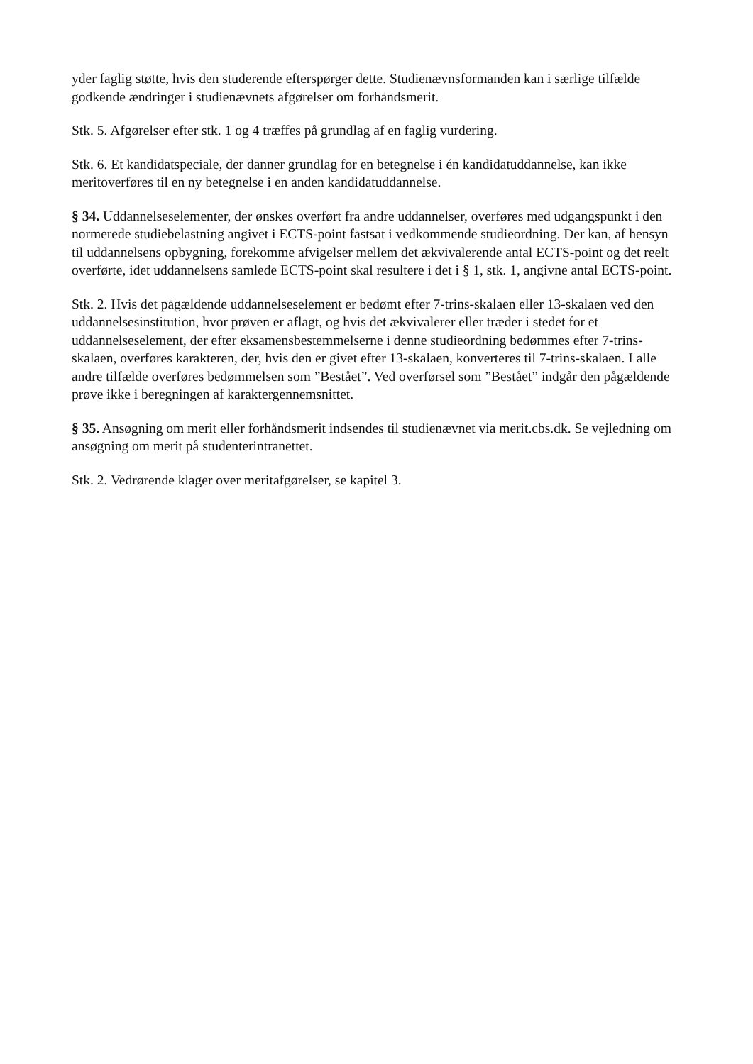yder faglig støtte, hvis den studerende efterspørger dette. Studienævnsformanden kan i særlige tilfælde godkende ændringer i studienævnets afgørelser om forhåndsmerit.
Stk. 5. Afgørelser efter stk. 1 og 4 træffes på grundlag af en faglig vurdering.
Stk. 6. Et kandidatspeciale, der danner grundlag for en betegnelse i én kandidatuddannelse, kan ikke meritoverføres til en ny betegnelse i en anden kandidatuddannelse.
§ 34. Uddannelseselementer, der ønskes overført fra andre uddannelser, overføres med udgangspunkt i den normerede studiebelastning angivet i ECTS-point fastsat i vedkommende studieordning. Der kan, af hensyn til uddannelsens opbygning, forekomme afvigelser mellem det ækvivalerende antal ECTS-point og det reelt overførte, idet uddannelsens samlede ECTS-point skal resultere i det i § 1, stk. 1, angivne antal ECTS-point.
Stk. 2. Hvis det pågældende uddannelseselement er bedømt efter 7-trins-skalaen eller 13-skalaen ved den uddannelsesinstitution, hvor prøven er aflagt, og hvis det ækvivalerer eller træder i stedet for et uddannelseselement, der efter eksamensbestemmelserne i denne studieordning bedømmes efter 7-trins-skalaen, overføres karakteren, der, hvis den er givet efter 13-skalaen, konverteres til 7-trins-skalaen. I alle andre tilfælde overføres bedømmelsen som ”Bestået”. Ved overførsel som ”Bestået” indgår den pågældende prøve ikke i beregningen af karaktergennemsnittet.
§ 35. Ansøgning om merit eller forhåndsmerit indsendes til studienævnet via merit.cbs.dk. Se vejledning om ansøgning om merit på studenterintranettet.
Stk. 2. Vedrørende klager over meritafgørelser, se kapitel 3.